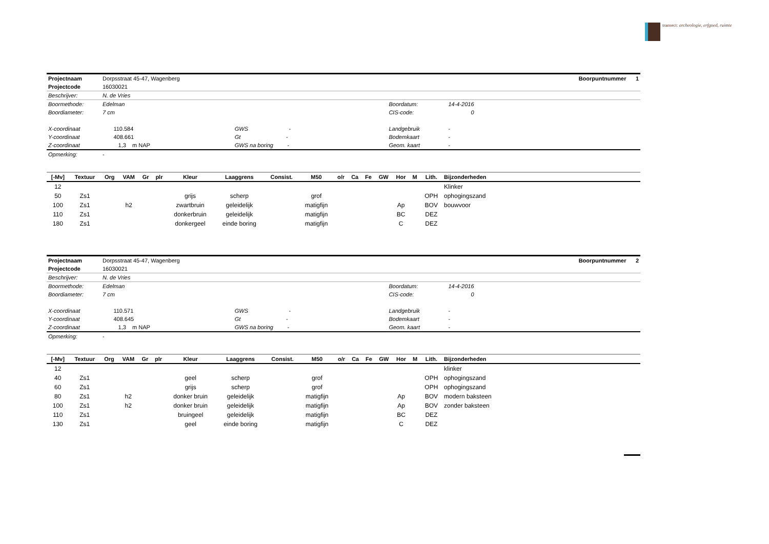transect: archeologie, erfgoed, ruimte
| Projectnaam | Dorpsstraat 45-47, Wagenberg | | | | Boorpuntnummer 1 |
| Projectcode | 16030021 | | | | |
| Beschrijver: | N. de Vries | | | | |
| Boormethode: | Edelman | | Boordatum: | 14-4-2016 | |
| Boordiameter: | 7 cm | | CIS-code: | 0 | |
| X-coordinaat | 110.584 | GWS - | Landgebruik | - | |
| Y-coordinaat | 408.661 | Gt - | Bodemkaart | - | |
| Z-coordinaat | 1,3 m NAP | GWS na boring - | Geom. kaart | - | |
| Opmerking: | - | | | | |
| [-Mv] | Textuur | Org | VAM | Gr | plr | Kleur | Laaggrens | Consist. | M50 | o/r | Ca | Fe | GW | Hor | M | Lith. | Bijzonderheden |
| --- | --- | --- | --- | --- | --- | --- | --- | --- | --- | --- | --- | --- | --- | --- | --- | --- | --- |
| 12 | | | | | | | | | | | | | | | | | Klinker |
| 50 | Zs1 | | | | | grijs | scherp | | grof | | | | | | | OPH | ophogingszand |
| 100 | Zs1 | | h2 | | | zwartbruin | geleidelijk | | matigfijn | | | | | Ap | | BOV | bouwvoor |
| 110 | Zs1 | | | | | donkerbruin | geleidelijk | | matigfijn | | | | | BC | | DEZ | |
| 180 | Zs1 | | | | | donkergeel | einde boring | | matigfijn | | | | | C | | DEZ | |
| Projectnaam | Dorpsstraat 45-47, Wagenberg | | | | Boorpuntnummer 2 |
| Projectcode | 16030021 | | | | |
| Beschrijver: | N. de Vries | | | | |
| Boormethode: | Edelman | | Boordatum: | 14-4-2016 | |
| Boordiameter: | 7 cm | | CIS-code: | 0 | |
| X-coordinaat | 110.571 | GWS - | Landgebruik | - | |
| Y-coordinaat | 408.645 | Gt - | Bodemkaart | - | |
| Z-coordinaat | 1,3 m NAP | GWS na boring - | Geom. kaart | - | |
| Opmerking: | - | | | | |
| [-Mv] | Textuur | Org | VAM | Gr | plr | Kleur | Laaggrens | Consist. | M50 | o/r | Ca | Fe | GW | Hor | M | Lith. | Bijzonderheden |
| --- | --- | --- | --- | --- | --- | --- | --- | --- | --- | --- | --- | --- | --- | --- | --- | --- | --- |
| 12 | | | | | | | | | | | | | | | | | klinker |
| 40 | Zs1 | | | | | geel | scherp | | grof | | | | | | | OPH | ophogingszand |
| 60 | Zs1 | | | | | grijs | scherp | | grof | | | | | | | OPH | ophogingszand |
| 80 | Zs1 | | h2 | | | donker bruin | geleidelijk | | matigfijn | | | | | Ap | | BOV | modern baksteen |
| 100 | Zs1 | | h2 | | | donker bruin | geleidelijk | | matigfijn | | | | | Ap | | BOV | zonder baksteen |
| 110 | Zs1 | | | | | bruingeel | geleidelijk | | matigfijn | | | | | BC | | DEZ | |
| 130 | Zs1 | | | | | geel | einde boring | | matigfijn | | | | | C | | DEZ | |